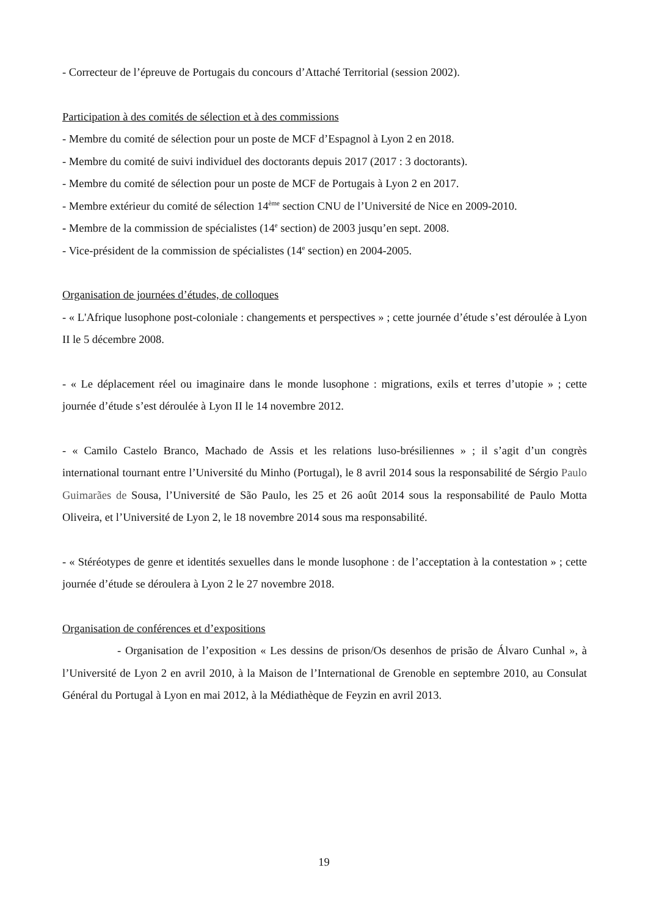- Correcteur de l’épreuve de Portugais du concours d’Attaché Territorial (session 2002).
Participation à des comités de sélection et à des commissions
- Membre du comité de sélection pour un poste de MCF d’Espagnol à Lyon 2 en 2018.
- Membre du comité de suivi individuel des doctorants depuis 2017 (2017 : 3 doctorants).
- Membre du comité de sélection pour un poste de MCF de Portugais à Lyon 2 en 2017.
- Membre extérieur du comité de sélection 14<sup>ème</sup> section CNU de l’Université de Nice en 2009-2010.
- Membre de la commission de spécialistes (14<sup>e</sup> section) de 2003 jusqu’en sept. 2008.
- Vice-président de la commission de spécialistes (14<sup>e</sup> section) en 2004-2005.
Organisation de journées d’études, de colloques
- « L'Afrique lusophone post-coloniale : changements et perspectives » ; cette journée d’étude s’est déroulée à Lyon II le 5 décembre 2008.
- « Le déplacement réel ou imaginaire dans le monde lusophone : migrations, exils et terres d’utopie » ; cette journée d’étude s’est déroulée à Lyon II le 14 novembre 2012.
- « Camilo Castelo Branco, Machado de Assis et les relations luso-brésiliennes » ; il s’agit d’un congrès international tournant entre l’Université du Minho (Portugal), le 8 avril 2014 sous la responsabilité de Sérgio Paulo Guimarães de Sousa, l’Université de São Paulo, les 25 et 26 août 2014 sous la responsabilité de Paulo Motta Oliveira, et l’Université de Lyon 2, le 18 novembre 2014 sous ma responsabilité.
- « Stéréotypes de genre et identités sexuelles dans le monde lusophone : de l’acceptation à la contestation » ; cette journée d’étude se déroulera à Lyon 2 le 27 novembre 2018.
Organisation de conférences et d’expositions
- Organisation de l’exposition « Les dessins de prison/Os desenhos de prisão de Álvaro Cunhal », à l’Université de Lyon 2 en avril 2010, à la Maison de l’International de Grenoble en septembre 2010, au Consulat Général du Portugal à Lyon en mai 2012, à la Médiathèque de Feyzin en avril 2013.
19